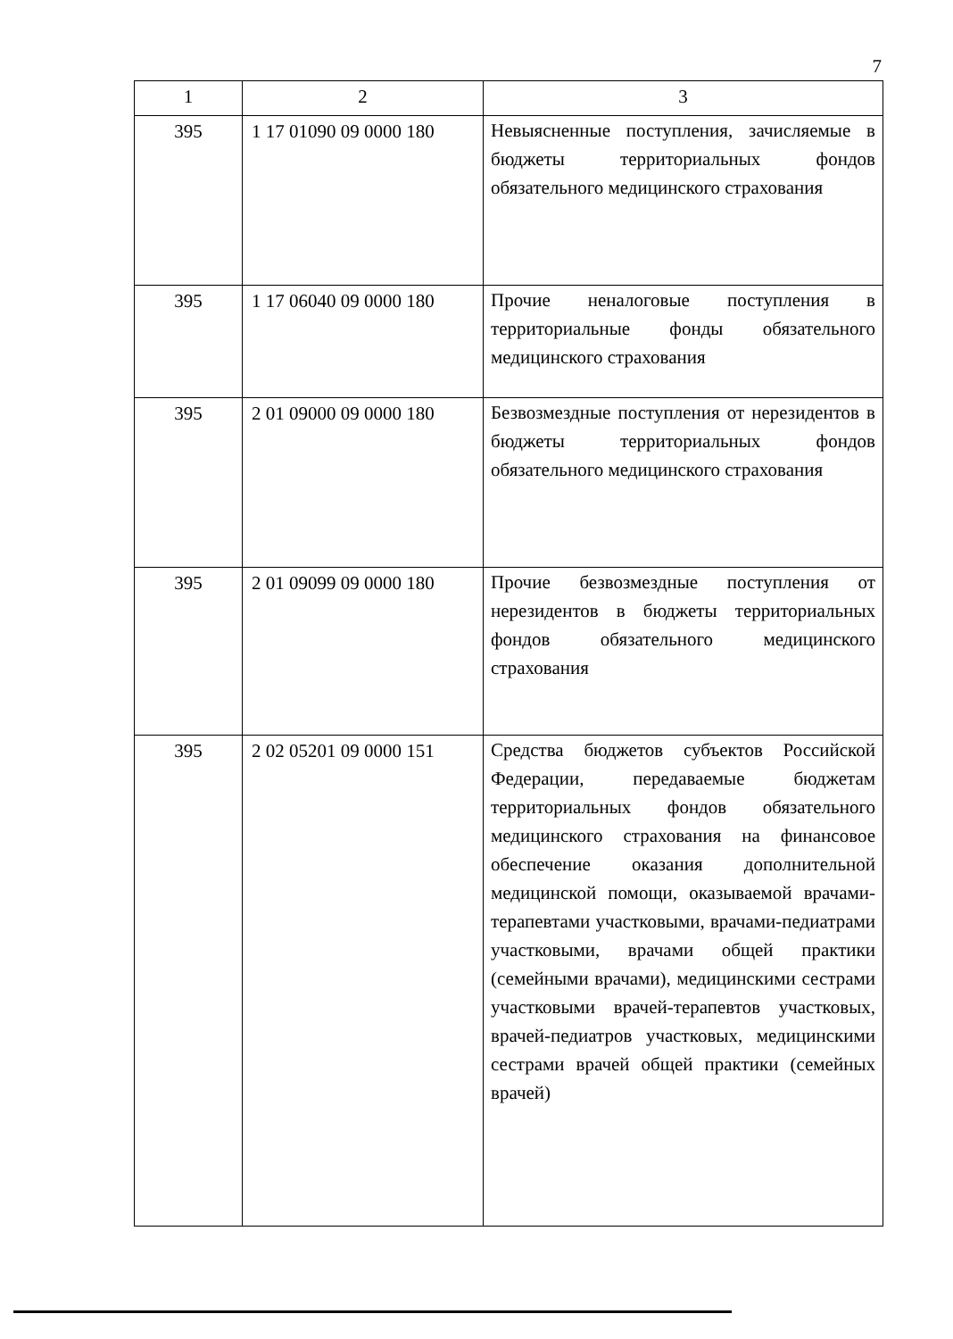7
| 1 | 2 | 3 |
| --- | --- | --- |
| 395 | 1 17 01090 09 0000 180 | Невыясненные поступления, зачисляемые в бюджеты территориальных фондов обязательного медицинского страхования |
| 395 | 1 17 06040 09 0000 180 | Прочие неналоговые поступления в территориальные фонды обязательного медицинского страхования |
| 395 | 2 01 09000 09 0000 180 | Безвозмездные поступления от нерезидентов в бюджеты территориальных фондов обязательного медицинского страхования |
| 395 | 2 01 09099 09 0000 180 | Прочие безвозмездные поступления от нерезидентов в бюджеты территориальных фондов обязательного медицинского страхования |
| 395 | 2 02 05201 09 0000 151 | Средства бюджетов субъектов Российской Федерации, передаваемые бюджетам территориальных фондов обязательного медицинского страхования на финансовое обеспечение оказания дополнительной медицинской помощи, оказываемой врачами-терапевтами участковыми, врачами-педиатрами участковыми, врачами общей практики (семейными врачами), медицинскими сестрами участковыми врачей-терапевтов участковых, врачей-педиатров участковых, медицинскими сестрами врачей общей практики (семейных врачей) |